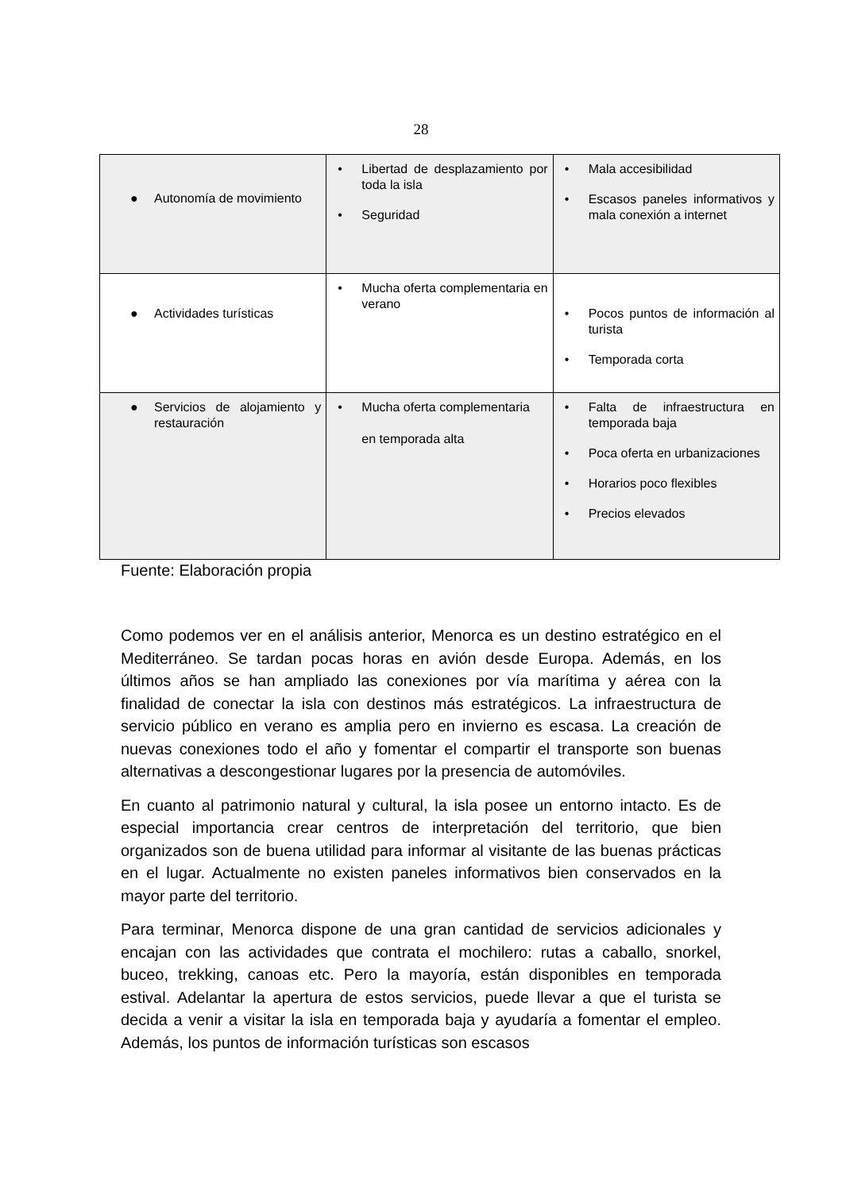28
| ● Autonomía de movimiento | • Libertad de desplazamiento por toda la isla • Seguridad | • Mala accesibilidad • Escasos paneles informativos y mala conexión a internet |
| ● Actividades turísticas | • Mucha oferta complementaria en verano | • Pocos puntos de información al turista • Temporada corta |
| ● Servicios de alojamiento y restauración | • Mucha oferta complementaria en temporada alta | • Falta de infraestructura en temporada baja • Poca oferta en urbanizaciones • Horarios poco flexibles • Precios elevados |
Fuente: Elaboración propia
Como podemos ver en el análisis anterior, Menorca es un destino estratégico en el Mediterráneo. Se tardan pocas horas en avión desde Europa. Además, en los últimos años se han ampliado las conexiones por vía marítima y aérea con la finalidad de conectar la isla con destinos más estratégicos. La infraestructura de servicio público en verano es amplia pero en invierno es escasa. La creación de nuevas conexiones todo el año y fomentar el compartir el transporte son buenas alternativas a descongestionar lugares por la presencia de automóviles.
En cuanto al patrimonio natural y cultural, la isla posee un entorno intacto. Es de especial importancia crear centros de interpretación del territorio, que bien organizados son de buena utilidad para informar al visitante de las buenas prácticas en el lugar. Actualmente no existen paneles informativos bien conservados en la mayor parte del territorio.
Para terminar, Menorca dispone de una gran cantidad de servicios adicionales y encajan con las actividades que contrata el mochilero: rutas a caballo, snorkel, buceo, trekking, canoas etc. Pero la mayoría, están disponibles en temporada estival. Adelantar la apertura de estos servicios, puede llevar a que el turista se decida a venir a visitar la isla en temporada baja y ayudaría a fomentar el empleo. Además, los puntos de información turísticas son escasos